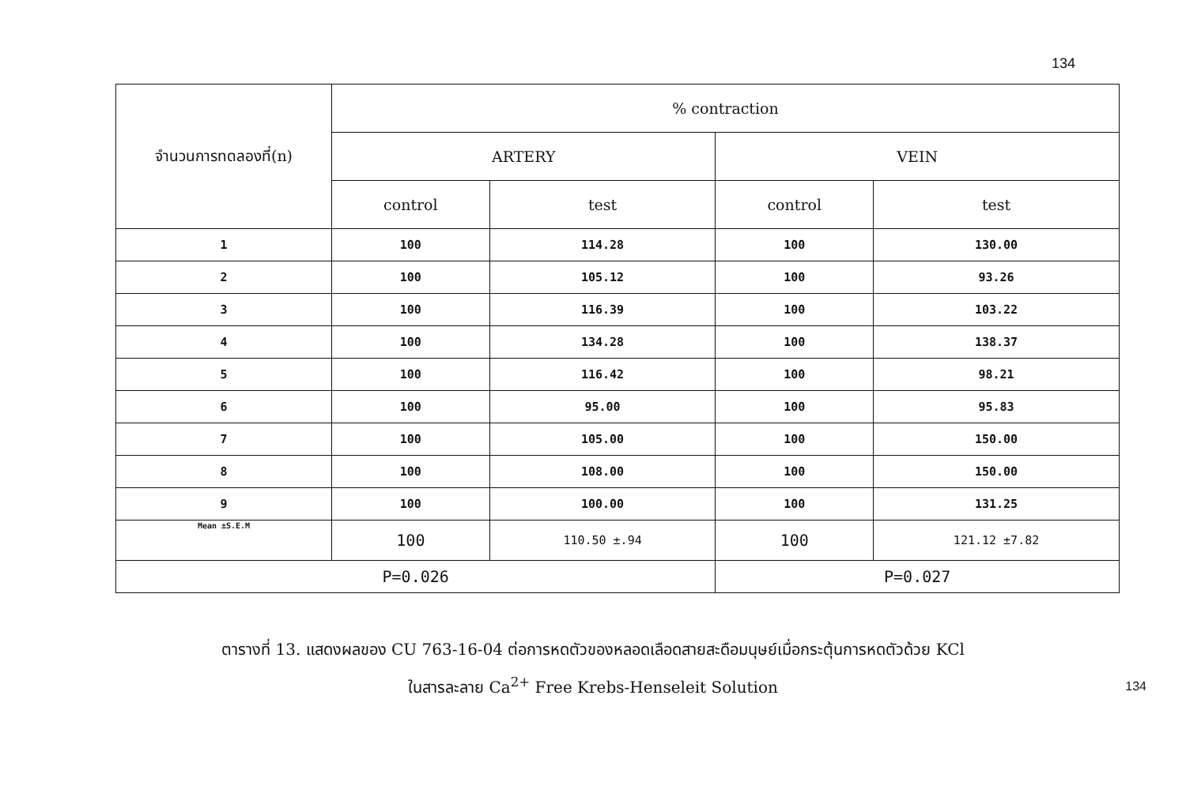134
| จำนวนการทดลองที่(n) | % contraction | | | |
| --- | --- | --- | --- | --- |
| | ARTERY | | VEIN | |
| | control | test | control | test |
| 1 | 100 | 114.28 | 100 | 130.00 |
| 2 | 100 | 105.12 | 100 | 93.26 |
| 3 | 100 | 116.39 | 100 | 103.22 |
| 4 | 100 | 134.28 | 100 | 138.37 |
| 5 | 100 | 116.42 | 100 | 98.21 |
| 6 | 100 | 95.00 | 100 | 95.83 |
| 7 | 100 | 105.00 | 100 | 150.00 |
| 8 | 100 | 108.00 | 100 | 150.00 |
| 9 | 100 | 100.00 | 100 | 131.25 |
| Mean ±S.E.M | 100 | 110.50 ±.94 | 100 | 121.12 ±7.82 |
| P=0.026 | | | P=0.027 | |
ตารางที่ 13. แสดงผลของ CU 763-16-04 ต่อการหดตัวของหลอดเลือดสายสะดือมนุษย์เมื่อกระตุ้นการหดตัวด้วย KCl
ในสารละลาย Ca<sup>2+</sup> Free Krebs-Henseleit Solution
134